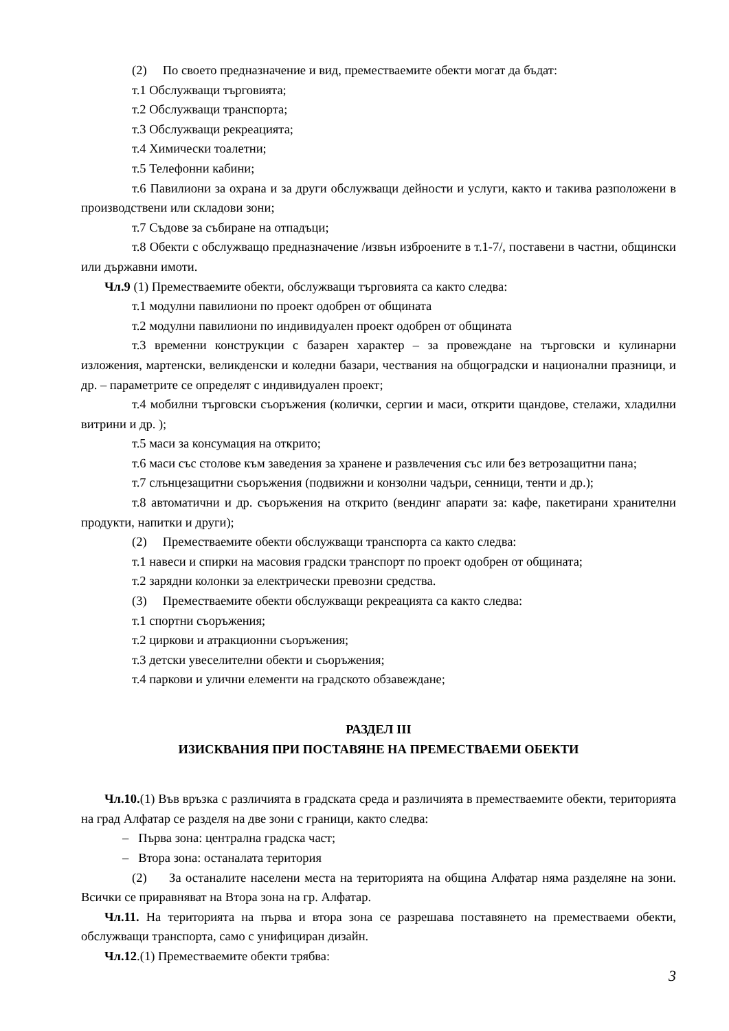(2) По своето предназначение и вид, преместваемите обекти могат да бъдат:
т.1 Обслужващи търговията;
т.2 Обслужващи транспорта;
т.3 Обслужващи рекреацията;
т.4 Химически тоалетни;
т.5 Телефонни кабини;
т.6 Павилиони за охрана и за други обслужващи дейности и услуги, както и такива разположени в производствени или складови зони;
т.7 Съдове за събиране на отпадъци;
т.8 Обекти с обслужващо предназначение /извън изброените в т.1-7/, поставени в частни, общински или държавни имоти.
Чл.9 (1) Преместваемите обекти, обслужващи търговията са както следва:
т.1 модулни павилиони по проект одобрен от общината
т.2 модулни павилиони по индивидуален проект одобрен от общината
т.3 временни конструкции с базарен характер – за провеждане на търговски и кулинарни изложения, мартенски, великденски и коледни базари, чествания на общоградски и национални празници, и др. – параметрите се определят с индивидуален проект;
т.4 мобилни търговски съоръжения (колички, сергии и маси, открити щандове, стелажи, хладилни витрини и др. );
т.5 маси за консумация на открито;
т.6 маси със столове към заведения за хранене и развлечения със или без ветрозащитни пана;
т.7 слънцезащитни съоръжения (подвижни и конзолни чадъри, сенници, тенти и др.);
т.8 автоматични и др. съоръжения на открито (вендинг апарати за: кафе, пакетирани хранителни продукти, напитки и други);
(2) Преместваемите обекти обслужващи транспорта са както следва:
т.1 навеси и спирки на масовия градски транспорт по проект одобрен от общината;
т.2 зарядни колонки за електрически превозни средства.
(3) Преместваемите обекти обслужващи рекреацията са както следва:
т.1 спортни съоръжения;
т.2 циркови и атракционни съоръжения;
т.3 детски увеселителни обекти и съоръжения;
т.4 паркови и улични елементи на градското обзавеждане;
РАЗДЕЛ III
ИЗИСКВАНИЯ ПРИ ПОСТАВЯНЕ НА ПРЕМЕСТВАЕМИ ОБЕКТИ
Чл.10.(1) Във връзка с различията в градската среда и различията в преместваемите обекти, територията на град Алфатар се разделя на две зони с граници, както следва:
– Първа зона: централна градска част;
– Втора зона: останалата територия
(2) За останалите населени места на територията на община Алфатар няма разделяне на зони. Всички се приравняват на Втора зона на гр. Алфатар.
Чл.11. На територията на първа и втора зона се разрешава поставянето на преместваеми обекти, обслужващи транспорта, само с унифициран дизайн.
Чл.12.(1) Преместваемите обекти трябва:
3